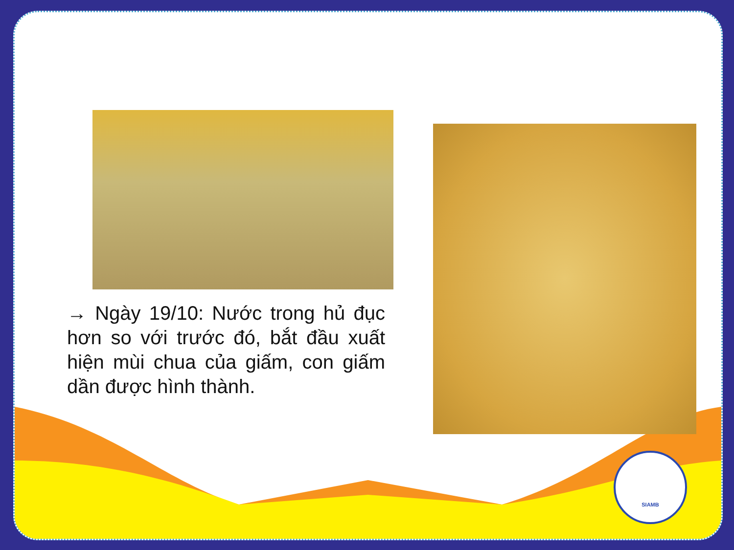→ Ngày 19/10: Nước trong hủ đục hơn so với trước đó, bắt đầu xuất hiện mùi chua của giấm, con giấm dần được hình thành.
SIAMB